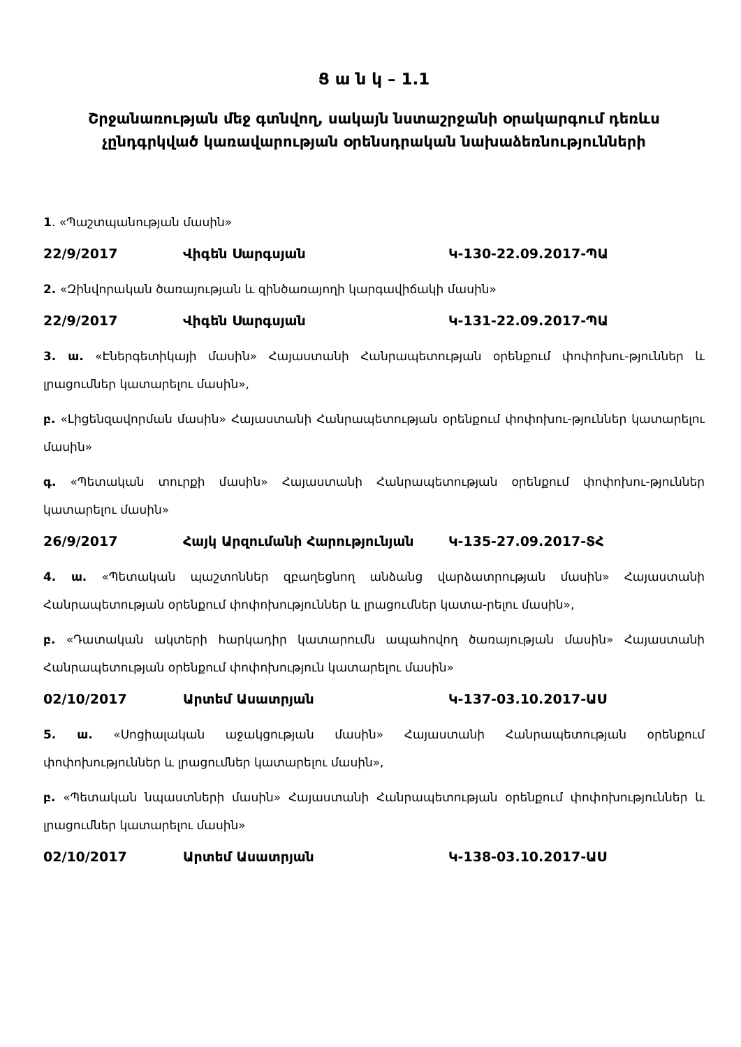Ց ա ն կ – 1.1
Շրջանառության մեջ գտնվող, սակայն նստաշրջանի օրակարգում դեռևս չընդգրկված կառավարության օրենսդրական նախաձեռնությունների
1. «Պաշտպանության մասին»
22/9/2017 Վիգեն Սարգսյան Կ-130-22.09.2017-ՊԱ
2. «Զինվորական ծառայության և զինծառայողի կարգավիճակի մասին»
22/9/2017 Վիգեն Սարգսյան Կ-131-22.09.2017-ՊԱ
3. ա. «Էներգետիկայի մասին» Հայաստանի Հանրապետության օրենքում փոփոխու-թյուններ և լրացումներ կատարելու մասին»,
բ. «Լիցենզավորման մասին» Հայաստանի Հանրապետության օրենքում փոփոխու-թյուններ կատարելու մասին»
գ. «Պետական տուրքի մասին» Հայաստանի Հանրապետության օրենքում փոփոխու-թյուններ կատարելու մասին»
26/9/2017 Հայկ Արզումանի Հարությունյան Կ-135-27.09.2017-ՏՀ
4. ա. «Պետական պաշտոններ զբաղեցնող անձանց վարձատրության մասին» Հայաստանի Հանրապետության օրենքում փոփոխություններ և լրացումներ կատա-րելու մասին»,
բ. «Դատական ակտերի հարկադիր կատարումն ապահովող ծառայության մասին» Հայաստանի Հանրապետության օրենքում փոփոխություն կատարելու մասին»
02/10/2017 Արտեմ Ասատրյան Կ-137-03.10.2017-ԱՍ
5. ա. «Սոցիալական աջակցության մասին» Հայաստանի Հանրապետության օրենքում փոփոխություններ և լրացումներ կատարելու մասին»,
բ. «Պետական նպաստների մասին» Հայաստանի Հանրապետության օրենքում փոփոխություններ և լրացումներ կատարելու մասին»
02/10/2017 Արտեմ Ասատրյան Կ-138-03.10.2017-ԱՍ